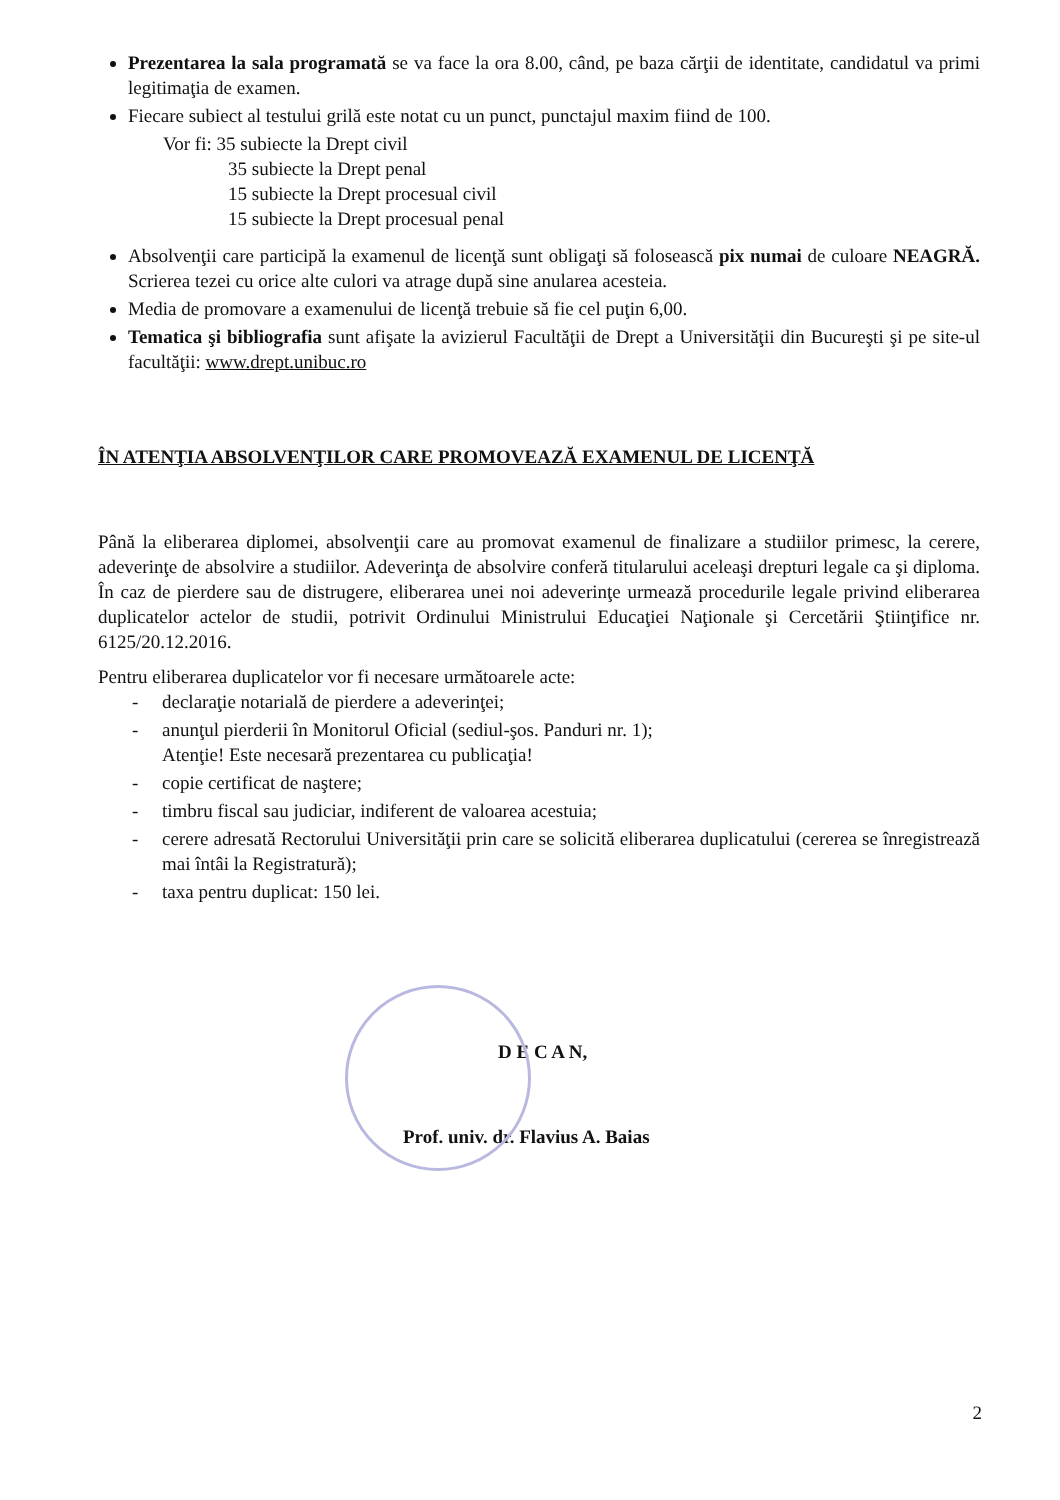Prezentarea la sala programată se va face la ora 8.00, când, pe baza cărţii de identitate, candidatul va primi legitimaţia de examen.
Fiecare subiect al testului grilă este notat cu un punct, punctajul maxim fiind de 100.
Vor fi: 35 subiecte la Drept civil
35 subiecte la Drept penal
15 subiecte la Drept procesual civil
15 subiecte la Drept procesual penal
Absolvenţii care participă la examenul de licenţă sunt obligaţi să folosească pix numai de culoare NEAGRĂ. Scrierea tezei cu orice alte culori va atrage după sine anularea acesteia.
Media de promovare a examenului de licenţă trebuie să fie cel puţin 6,00.
Tematica şi bibliografia sunt afişate la avizierul Facultăţii de Drept a Universităţii din Bucureşti şi pe site-ul facultăţii: www.drept.unibuc.ro
ÎN ATENŢIA ABSOLVENŢILOR CARE PROMOVEAZĂ EXAMENUL DE LICENŢĂ
Până la eliberarea diplomei, absolvenţii care au promovat examenul de finalizare a studiilor primesc, la cerere, adeverinţe de absolvire a studiilor. Adeverinţa de absolvire conferă titularului aceleaşi drepturi legale ca şi diploma. În caz de pierdere sau de distrugere, eliberarea unei noi adeverinţe urmează procedurile legale privind eliberarea duplicatelor actelor de studii, potrivit Ordinului Ministrului Educaţiei Naţionale şi Cercetării Ştiinţifice nr. 6125/20.12.2016.
Pentru eliberarea duplicatelor vor fi necesare următoarele acte:
- declaraţie notarială de pierdere a adeverinţei;
- anunţul pierderii în Monitorul Oficial (sediul-şos. Panduri nr. 1);
Atenţie! Este necesară prezentarea cu publicaţia!
- copie certificat de naştere;
- timbru fiscal sau judiciar, indiferent de valoarea acestuia;
- cerere adresată Rectorului Universităţii prin care se solicită eliberarea duplicatului (cererea se înregistrează mai întâi la Registratură);
- taxa pentru duplicat: 150 lei.
D E C A N,
Prof. univ. dr. Flavius A. Baias
2